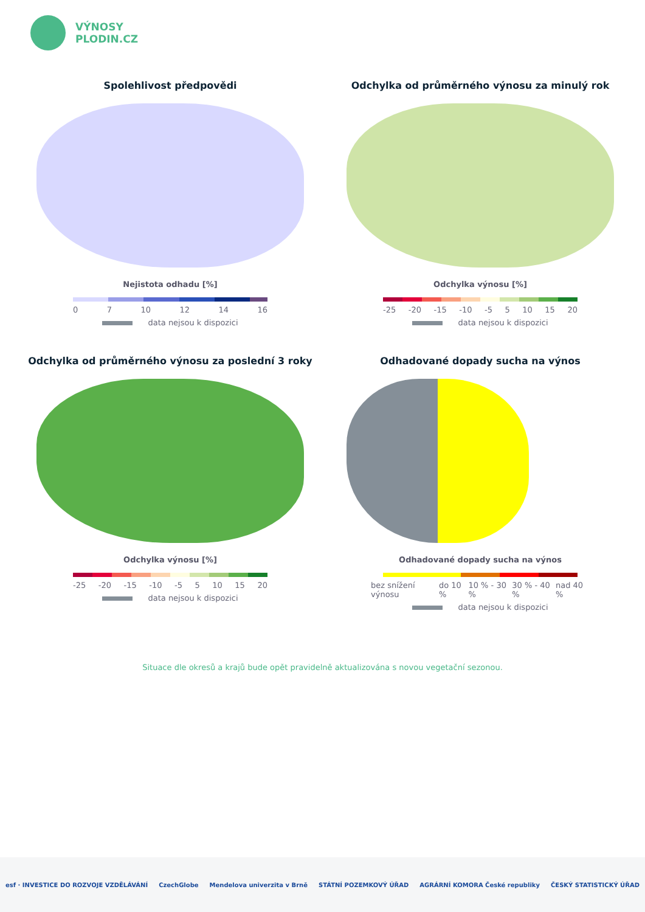VÝNOSY
PLODIN.CZ
Spolehlivost předpovědi
Nejistota odhadu [%]
0 7 10 12 14 16
data nejsou k dispozici
Odchylka od průměrného výnosu za minulý rok
Odchylka výnosu [%]
-25 -20 -15 -10 -5 5 10 15 20
data nejsou k dispozici
Odchylka od průměrného výnosu za poslední 3 roky
Odchylka výnosu [%]
-25 -20 -15 -10 -5 5 10 15 20
data nejsou k dispozici
Odhadované dopady sucha na výnos
Odhadované dopady sucha na výnos
bez snížení výnosu do 10 % 10 % - 30 % 30 % - 40 % nad 40 %
data nejsou k dispozici
Situace dle okresů a krajů bude opět pravidelně aktualizována s novou vegetační sezonou.
esf · INVESTICE DO ROZVOJE VZDĚLÁVÁNÍ CzechGlobe Mendelova univerzita v Brně STÁTNÍ POZEMKOVÝ ÚŘAD AGRÁRNÍ KOMORA České republiky ČESKÝ STATISTICKÝ ÚŘAD